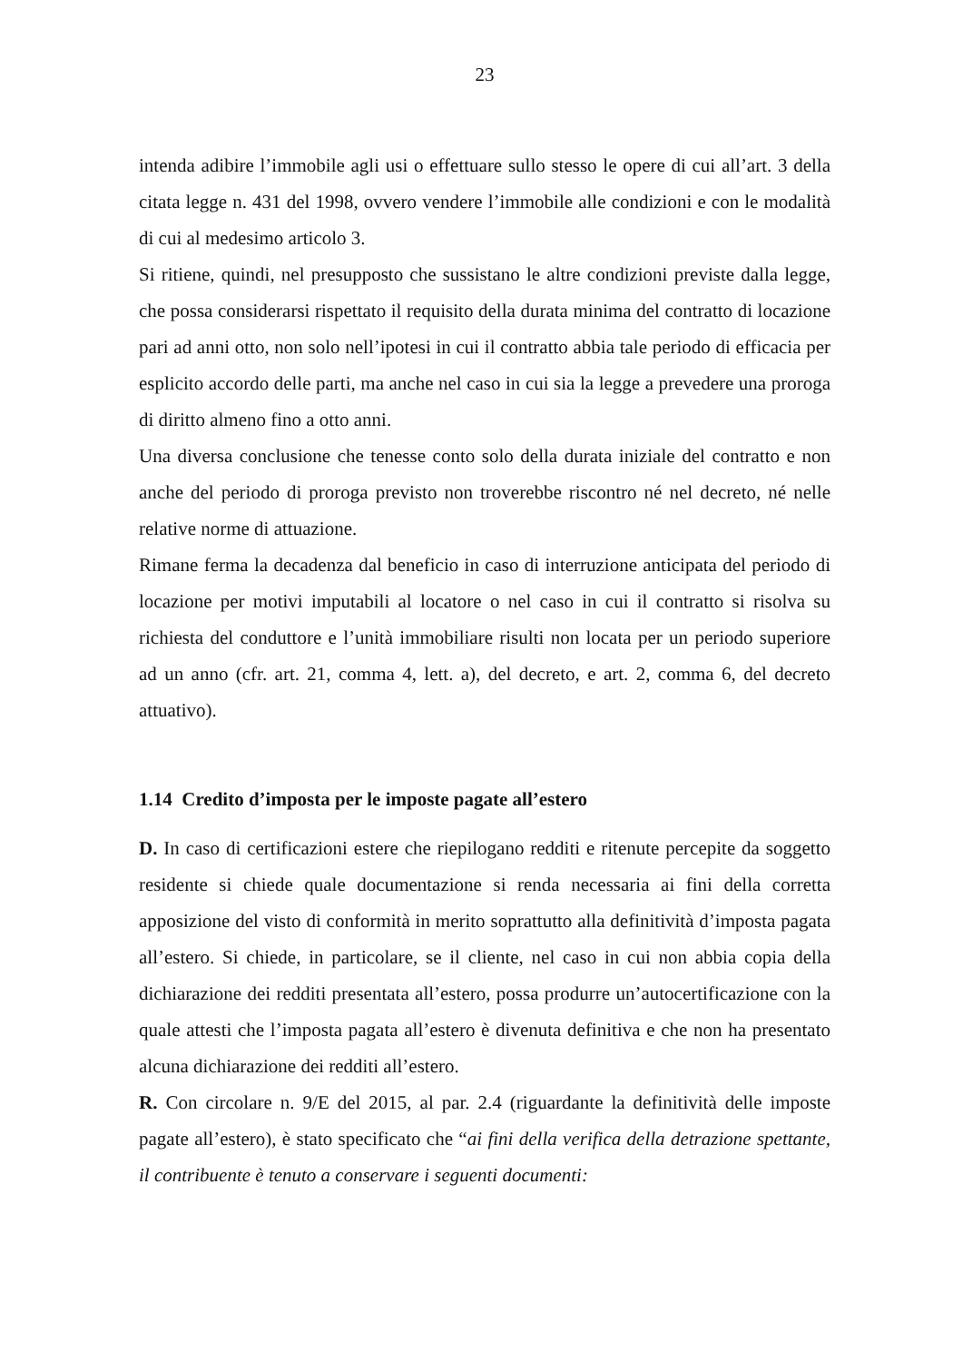23
intenda adibire l’immobile agli usi o effettuare sullo stesso le opere di cui all’art. 3 della citata legge n. 431 del 1998, ovvero vendere l’immobile alle condizioni e con le modalità di cui al medesimo articolo 3.
Si ritiene, quindi, nel presupposto che sussistano le altre condizioni previste dalla legge, che possa considerarsi rispettato il requisito della durata minima del contratto di locazione pari ad anni otto, non solo nell’ipotesi in cui il contratto abbia tale periodo di efficacia per esplicito accordo delle parti, ma anche nel caso in cui sia la legge a prevedere una proroga di diritto almeno fino a otto anni.
Una diversa conclusione che tenesse conto solo della durata iniziale del contratto e non anche del periodo di proroga previsto non troverebbe riscontro né nel decreto, né nelle relative norme di attuazione.
Rimane ferma la decadenza dal beneficio in caso di interruzione anticipata del periodo di locazione per motivi imputabili al locatore o nel caso in cui il contratto si risolva su richiesta del conduttore e l’unità immobiliare risulti non locata per un periodo superiore ad un anno (cfr. art. 21, comma 4, lett. a), del decreto, e art. 2, comma 6, del decreto attuativo).
1.14 Credito d’imposta per le imposte pagate all’estero
D. In caso di certificazioni estere che riepilogano redditi e ritenute percepite da soggetto residente si chiede quale documentazione si renda necessaria ai fini della corretta apposizione del visto di conformità in merito soprattutto alla definitività d’imposta pagata all’estero. Si chiede, in particolare, se il cliente, nel caso in cui non abbia copia della dichiarazione dei redditi presentata all’estero, possa produrre un’autocertificazione con la quale attesti che l’imposta pagata all’estero è divenuta definitiva e che non ha presentato alcuna dichiarazione dei redditi all’estero.
R. Con circolare n. 9/E del 2015, al par. 2.4 (riguardante la definitività delle imposte pagate all’estero), è stato specificato che “ai fini della verifica della detrazione spettante, il contribuente è tenuto a conservare i seguenti documenti: